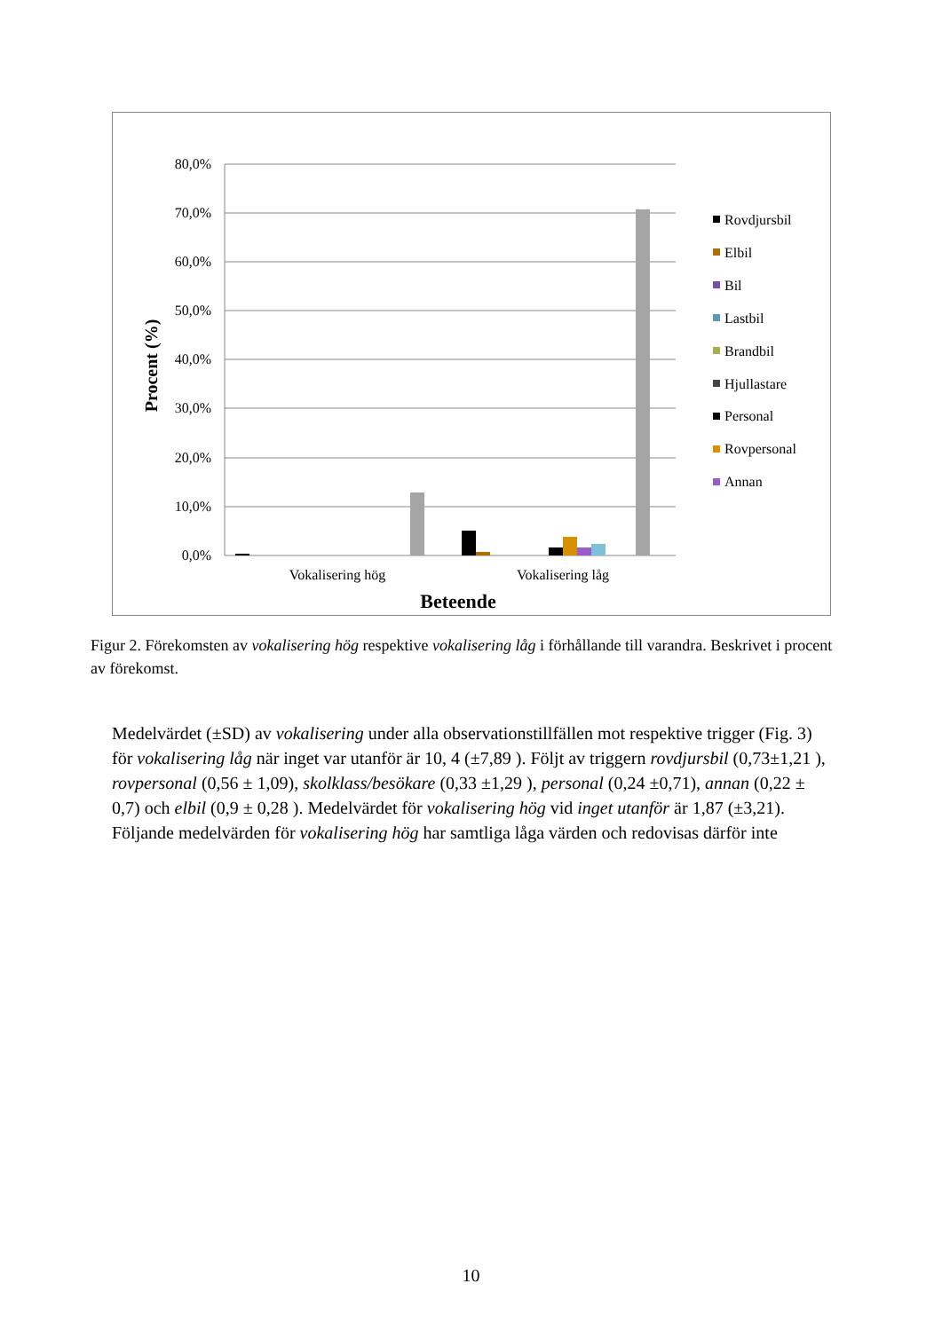80,0%
70,0%
60,0%
50,0%
40,0%
30,0%
20,0%
10,0%
0,0%
Vokalisering hög
Vokalisering låg
Beteende
Procent (%)
Rovdjursbil
Elbil
Bil
Lastbil
Brandbil
Hjullastare
Personal
Rovpersonal
Annan
Figur 2. Förekomsten av vokalisering hög respektive vokalisering låg i förhållande till varandra. Beskrivet i procent av förekomst.
Medelvärdet (±SD) av vokalisering under alla observationstillfällen mot respektive trigger (Fig. 3) för vokalisering låg när inget var utanför är 10, 4 (±7,89 ). Följt av triggern rovdjursbil (0,73±1,21 ), rovpersonal (0,56 ± 1,09), skolklass/besökare (0,33 ±1,29 ), personal (0,24 ±0,71), annan (0,22 ± 0,7) och elbil (0,9 ± 0,28 ). Medelvärdet för vokalisering hög vid inget utanför är 1,87 (±3,21). Följande medelvärden för vokalisering hög har samtliga låga värden och redovisas därför inte
10